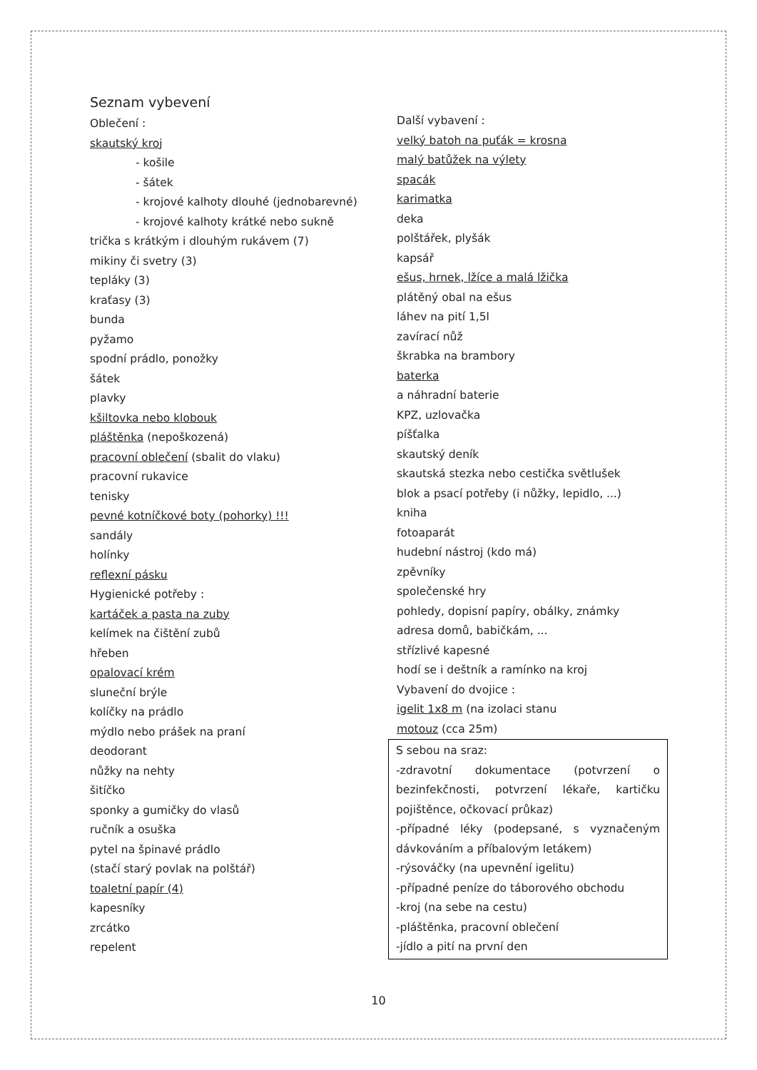Seznam vybevení
Oblečení :
skautský kroj
- košile
- šátek
- krojové kalhoty dlouhé (jednobarevné)
- krojové kalhoty krátké nebo sukně
trička s krátkým i dlouhým rukávem (7)
mikiny či svetry (3)
tepláky (3)
kraťasy (3)
bunda
pyžamo
spodní prádlo, ponožky
šátek
plavky
kšiltovka nebo klobouk
pláštěnka (nepoškozená)
pracovní oblečení (sbalit do vlaku)
pracovní rukavice
tenisky
pevné kotníčkové boty (pohorky) !!!
sandály
holínky
reflexní pásku
Hygienické potřeby :
kartáček a pasta na zuby
kelímek na čištění zubů
hřeben
opalovací krém
sluneční brýle
kolíčky na prádlo
mýdlo nebo prášek na praní
deodorant
nůžky na nehty
šitíčko
sponky a gumičky do vlasů
ručník a osuška
pytel na špinavé prádlo
(stačí starý povlak na polštář)
toaletní papír (4)
kapesníky
zrcátko
repelent
Další vybavení :
velký batoh na puťák = krosna
malý batůžek na výlety
spacák
karimatka
deka
polštářek, plyšák
kapsář
ešus, hrnek, lžíce a malá lžička
plátěný obal na ešus
láhev na pití 1,5l
zavírací nůž
škrabka na brambory
baterka
a náhradní baterie
KPZ, uzlovačka
píšťalka
skautský deník
skautská stezka nebo cestička světlušek
blok a psací potřeby (i nůžky, lepidlo, ...)
kniha
fotoaparát
hudební nástroj (kdo má)
zpěvníky
společenské hry
pohledy, dopisní papíry, obálky, známky
adresa domů, babičkám, ...
střízlivé kapesné
hodí se i deštník a ramínko na kroj
Vybavení do dvojice :
igelit 1x8 m (na izolaci stanu
motouz (cca 25m)
S sebou na sraz:
-zdravotní dokumentace (potvrzení o bezinfekčnosti, potvrzení lékaře, kartičku pojištěnce, očkovací průkaz)
-případné léky (podepsané, s vyznačeným dávkováním a příbalovým letákem)
-rýsováčky (na upevnění igelitu)
-případné peníze do táborového obchodu
-kroj (na sebe na cestu)
-pláštěnka, pracovní oblečení
-jídlo a pití na první den
10